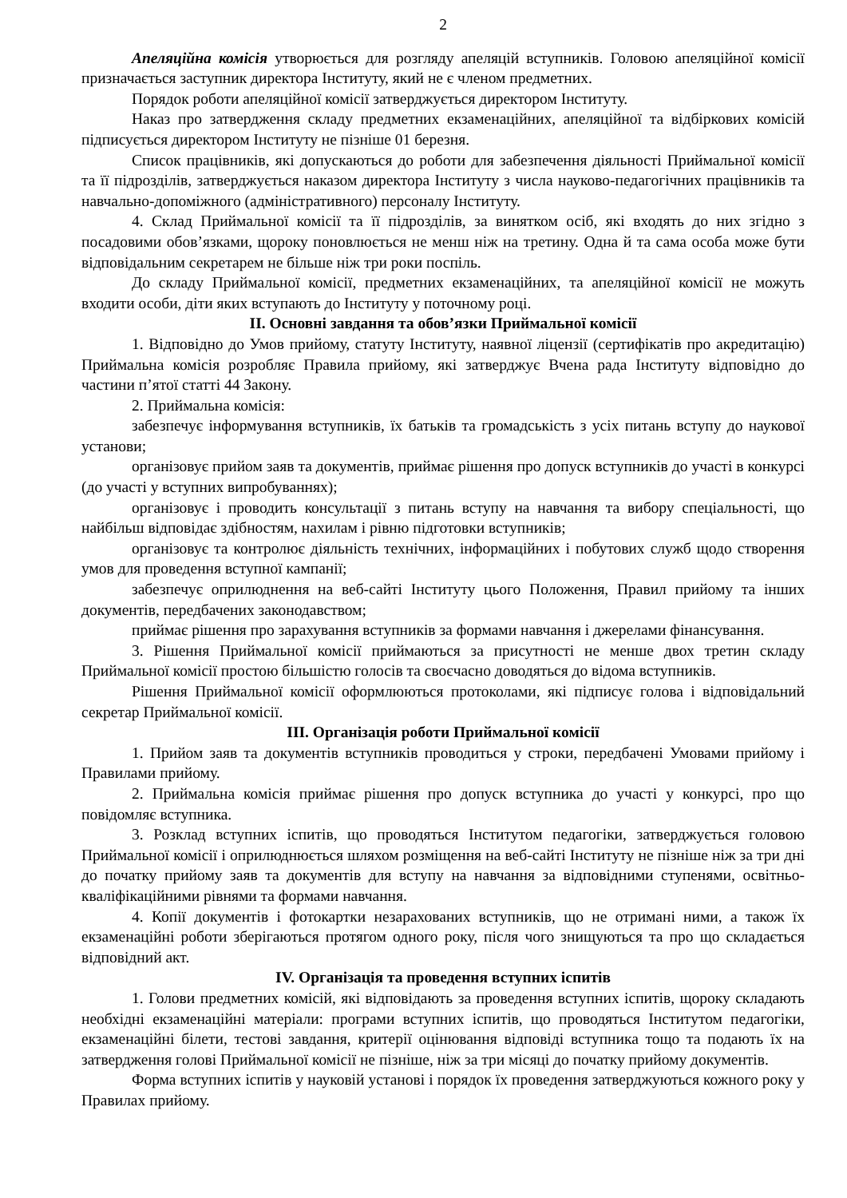2
Апеляційна комісія утворюється для розгляду апеляцій вступників. Головою апеляційної комісії призначається заступник директора Інституту, який не є членом предметних.
Порядок роботи апеляційної комісії затверджується директором Інституту.
Наказ про затвердження складу предметних екзаменаційних, апеляційної та відбіркових комісій підписується директором Інституту не пізніше 01 березня.
Список працівників, які допускаються до роботи для забезпечення діяльності Приймальної комісії та її підрозділів, затверджується наказом директора Інституту з числа науково-педагогічних працівників та навчально-допоміжного (адміністративного) персоналу Інституту.
4. Склад Приймальної комісії та її підрозділів, за винятком осіб, які входять до них згідно з посадовими обов’язками, щороку поновлюється не менш ніж на третину. Одна й та сама особа може бути відповідальним секретарем не більше ніж три роки поспіль.
До складу Приймальної комісії, предметних екзаменаційних, та апеляційної комісії не можуть входити особи, діти яких вступають до Інституту у поточному році.
ІІ. Основні завдання та обов’язки Приймальної комісії
1. Відповідно до Умов прийому, статуту Інституту, наявної ліцензії (сертифікатів про акредитацію) Приймальна комісія розробляє Правила прийому, які затверджує Вчена рада Інституту відповідно до частини п’ятої статті 44 Закону.
2. Приймальна комісія:
забезпечує інформування вступників, їх батьків та громадськість з усіх питань вступу до наукової установи;
організовує прийом заяв та документів, приймає рішення про допуск вступників до участі в конкурсі (до участі у вступних випробуваннях);
організовує і проводить консультації з питань вступу на навчання та вибору спеціальності, що найбільш відповідає здібностям, нахилам і рівню підготовки вступників;
організовує та контролює діяльність технічних, інформаційних і побутових служб щодо створення умов для проведення вступної кампанії;
забезпечує оприлюднення на веб-сайті Інституту цього Положення, Правил прийому та інших документів, передбачених законодавством;
приймає рішення про зарахування вступників за формами навчання і джерелами фінансування.
3. Рішення Приймальної комісії приймаються за присутності не менше двох третин складу Приймальної комісії простою більшістю голосів та своєчасно доводяться до відома вступників.
Рішення Приймальної комісії оформлюються протоколами, які підписує голова і відповідальний секретар Приймальної комісії.
ІІІ. Організація роботи Приймальної комісії
1. Прийом заяв та документів вступників проводиться у строки, передбачені Умовами прийому і Правилами прийому.
2. Приймальна комісія приймає рішення про допуск вступника до участі у конкурсі, про що повідомляє вступника.
3. Розклад вступних іспитів, що проводяться Інститутом педагогіки, затверджується головою Приймальної комісії і оприлюднюється шляхом розміщення на веб-сайті Інституту не пізніше ніж за три дні до початку прийому заяв та документів для вступу на навчання за відповідними ступенями, освітньо-кваліфікаційними рівнями та формами навчання.
4. Копії документів і фотокартки незарахованих вступників, що не отримані ними, а також їх екзаменаційні роботи зберігаються протягом одного року, після чого знищуються та про що складається відповідний акт.
IV. Організація та проведення вступних іспитів
1. Голови предметних комісій, які відповідають за проведення вступних іспитів, щороку складають необхідні екзаменаційні матеріали: програми вступних іспитів, що проводяться Інститутом педагогіки, екзаменаційні білети, тестові завдання, критерії оцінювання відповіді вступника тощо та подають їх на затвердження голові Приймальної комісії не пізніше, ніж за три місяці до початку прийому документів.
Форма вступних іспитів у науковій установі і порядок їх проведення затверджуються кожного року у Правилах прийому.